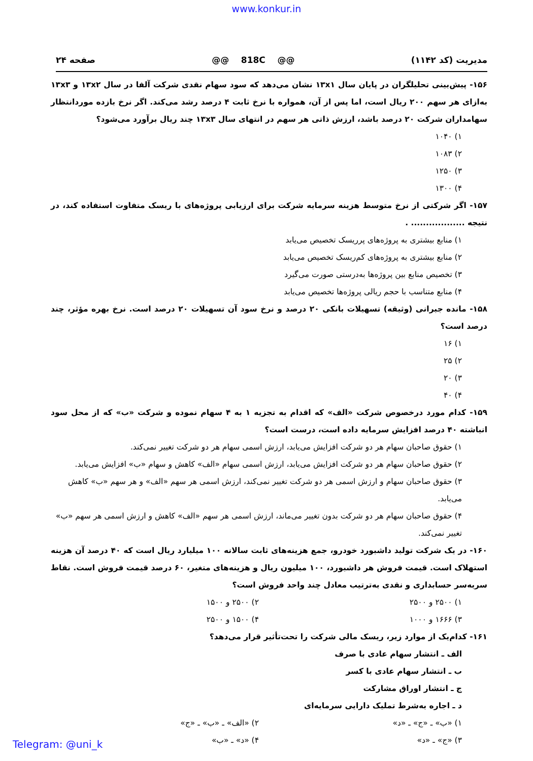www.konkur.in
مدیریت (کد ۱۱۴۲) @@ 818C @@ صفحه ۲۴
۱۵۶- پیش‌بینی تحلیلگران در پایان سال ۱۳x۱ نشان می‌دهد که سود سهام نقدی شرکت آلفا در سال ۱۳x۲ و ۱۳x۳ به‌ازای هر سهم ۲۰۰ ریال است، اما پس از آن، همواره با نرخ ثابت ۴ درصد رشد می‌کند. اگر نرخ بازده موردانتظار سهامداران شرکت ۲۰ درصد باشد، ارزش ذاتی هر سهم در انتهای سال ۱۳x۳ چند ریال برآورد می‌شود؟
۱) ۱۰۴۰
۲) ۱۰۸۳
۳) ۱۲۵۰
۴) ۱۳۰۰
۱۵۷- اگر شرکتی از نرخ متوسط هزینه سرمایه شرکت برای ارزیابی پروژه‌های با ریسک متفاوت استفاده کند، در نتیجه .................. .
۱) منابع بیشتری به پروژه‌های پرریسک تخصیص می‌یابد
۲) منابع بیشتری به پروژه‌های کم‌ریسک تخصیص می‌یابد
۳) تخصیص منابع بین پروژه‌ها به‌درستی صورت می‌گیرد
۴) منابع متناسب با حجم ریالی پروژه‌ها تخصیص می‌یابد
۱۵۸- مانده جبرانی (وثیقه) تسهیلات بانکی ۲۰ درصد و نرخ سود آن تسهیلات ۲۰ درصد است. نرخ بهره مؤثر، چند درصد است؟
۱) ۱۶
۲) ۲۵
۳) ۲۰
۴) ۴۰
۱۵۹- کدام مورد درخصوص شرکت «الف» که اقدام به تجزیه ۱ به ۴ سهام نموده و شرکت «ب» که از محل سود انباشته ۴۰ درصد افزایش سرمایه داده است، درست است؟
۱) حقوق صاحبان سهام هر دو شرکت افزایش می‌یابد، ارزش اسمی سهام هر دو شرکت تغییر نمی‌کند.
۲) حقوق صاحبان سهام هر دو شرکت افزایش می‌یابد، ارزش اسمی سهام «الف» کاهش و سهام «ب» افزایش می‌یابد.
۳) حقوق صاحبان سهام و ارزش اسمی هر دو شرکت تغییر نمی‌کند، ارزش اسمی هر سهم «الف» و هر سهم «ب» کاهش می‌یابد.
۴) حقوق صاحبان سهام هر دو شرکت بدون تغییر می‌ماند، ارزش اسمی هر سهم «الف» کاهش و ارزش اسمی هر سهم «ب» تغییر نمی‌کند.
۱۶۰- در یک شرکت تولید داشبورد خودرو، جمع هزینه‌های ثابت سالانه ۱۰۰ میلیارد ریال است که ۴۰ درصد آن هزینه استهلاک است. قیمت فروش هر داشبورد، ۱۰۰ میلیون ریال و هزینه‌های متغیر، ۶۰ درصد قیمت فروش است. نقاط سربه‌سر حسابداری و نقدی به‌ترتیب معادل چند واحد فروش است؟
۱) ۲۵۰۰ و ۲۵۰۰ ۲) ۲۵۰۰ و ۱۵۰۰
۳) ۱۶۶۶ و ۱۰۰۰ ۴) ۱۵۰۰ و ۲۵۰۰
۱۶۱- کدام‌یک از موارد زیر، ریسک مالی شرکت را تحت‌تأثیر قرار می‌دهد؟
الف ـ انتشار سهام عادی با صرف
ب ـ انتشار سهام عادی با کسر
ج ـ انتشار اوراق مشارکت
د ـ اجاره به‌شرط تملیک دارایی سرمایه‌ای
۱) «ب» ـ «ج» ـ «د» ۲) «الف» ـ «ب» ـ «ج»
۳) «ج» ـ «د» ۴) «د» ـ «ب»
Telegram: @uni_k